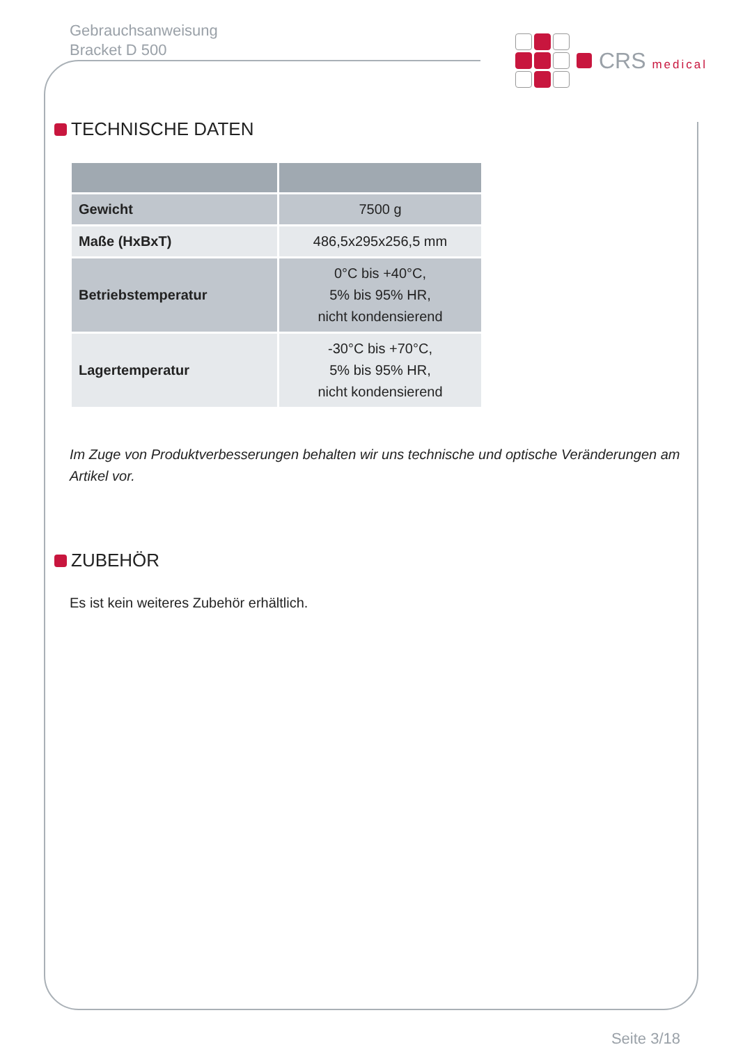Gebrauchsanweisung
Bracket D 500
CRS medical
TECHNISCHE DATEN
| Gewicht | 7500 g |
| Maße (HxBxT) | 486,5x295x256,5 mm |
| Betriebstemperatur | 0°C bis +40°C, 5% bis 95% HR, nicht kondensierend |
| Lagertemperatur | -30°C bis +70°C, 5% bis 95% HR, nicht kondensierend |
Im Zuge von Produktverbesserungen behalten wir uns technische und optische Veränderungen am Artikel vor.
ZUBEHÖR
Es ist kein weiteres Zubehör erhältlich.
Seite 3/18